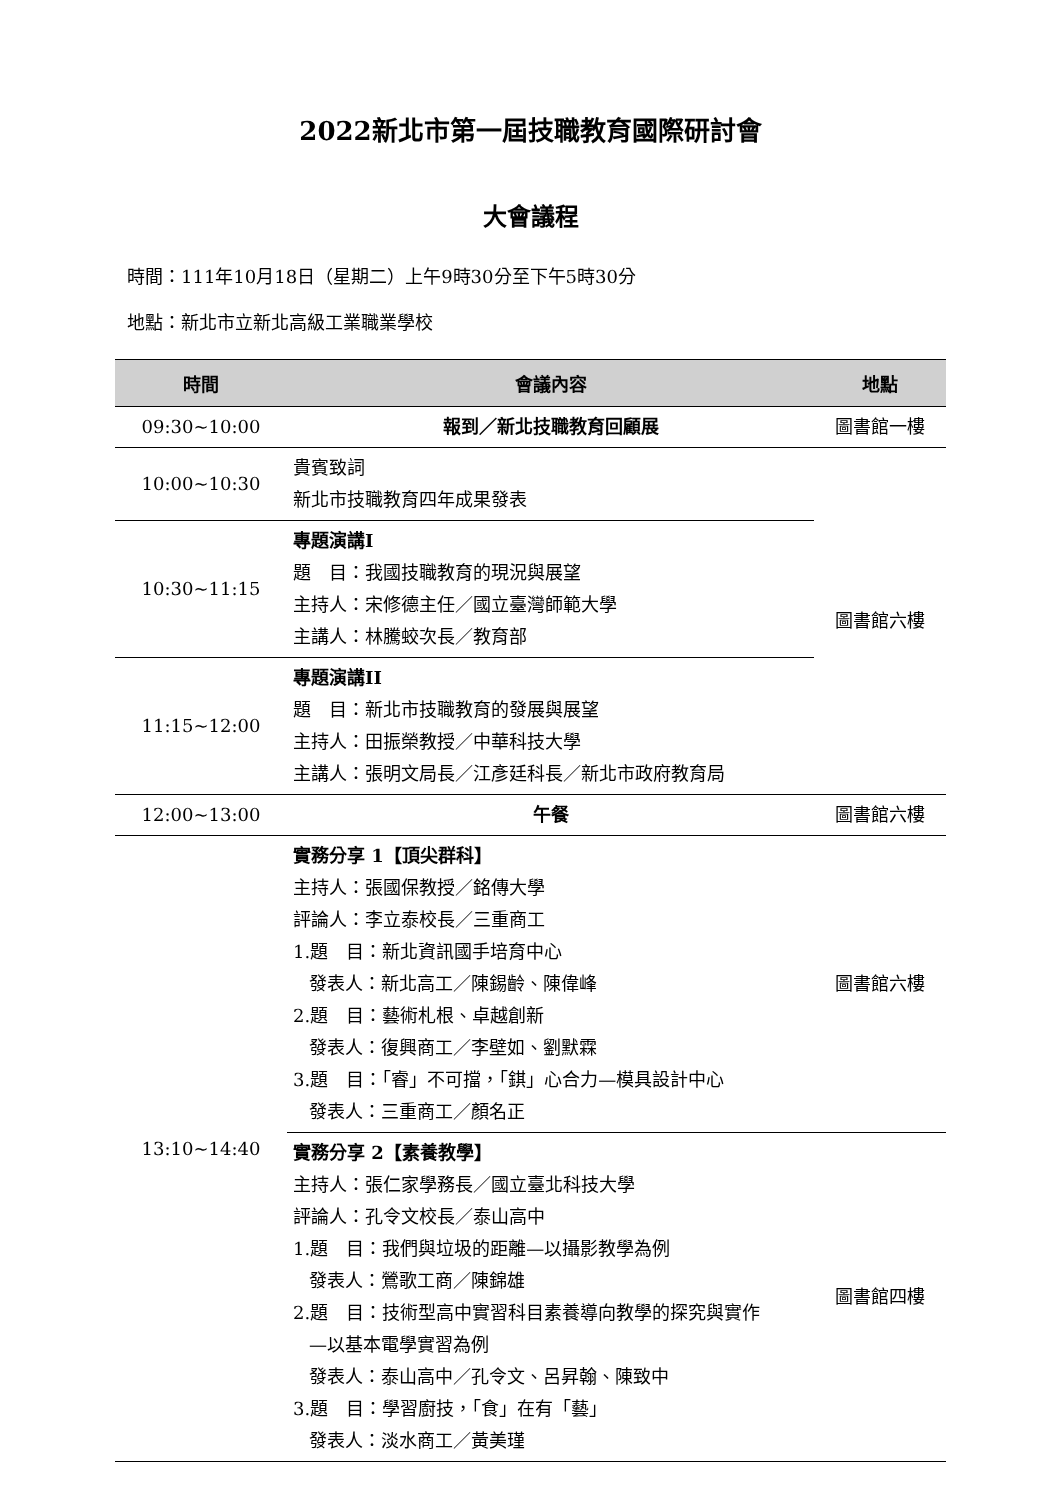2022新北市第一屆技職教育國際研討會
大會議程
時間：111年10月18日（星期二）上午9時30分至下午5時30分
地點：新北市立新北高級工業職業學校
| 時間 | 會議內容 | 地點 |
| --- | --- | --- |
| 09:30~10:00 | 報到／新北技職教育回顧展 | 圖書館一樓 |
| 10:00~10:30 | 貴賓致詞 新北市技職教育四年成果發表 | 圖書館六樓 |
| 10:30~11:15 | 專題演講I 題 目：我國技職教育的現況與展望 主持人：宋修德主任／國立臺灣師範大學 主講人：林騰蛟次長／教育部 | |
| 11:15~12:00 | 專題演講II 題 目：新北市技職教育的發展與展望 主持人：田振榮教授／中華科技大學 主講人：張明文局長／江彥廷科長／新北市政府教育局 | |
| 12:00~13:00 | 午餐 | 圖書館六樓 |
| 13:10~14:40 | 實務分享 1【頂尖群科】 主持人：張國保教授／銘傳大學 評論人：李立泰校長／三重商工 1.題 目：新北資訊國手培育中心 發表人：新北高工／陳錫齡、陳偉峰 2.題 目：藝術札根、卓越創新 發表人：復興商工／李壁如、劉默霖 3.題 目：「睿」不可擋，「錤」心合力—模具設計中心 發表人：三重商工／顏名正 | 圖書館六樓 |
| | 實務分享 2【素養教學】 主持人：張仁家學務長／國立臺北科技大學 評論人：孔令文校長／泰山高中 1.題 目：我們與垃圾的距離—以攝影教學為例 發表人：鶯歌工商／陳錦雄 2.題 目：技術型高中實習科目素養導向教學的探究與實作 —以基本電學實習為例 發表人：泰山高中／孔令文、呂昇翰、陳致中 3.題 目：學習廚技，「食」在有「藝」 發表人：淡水商工／黃美瑾 | 圖書館四樓 |